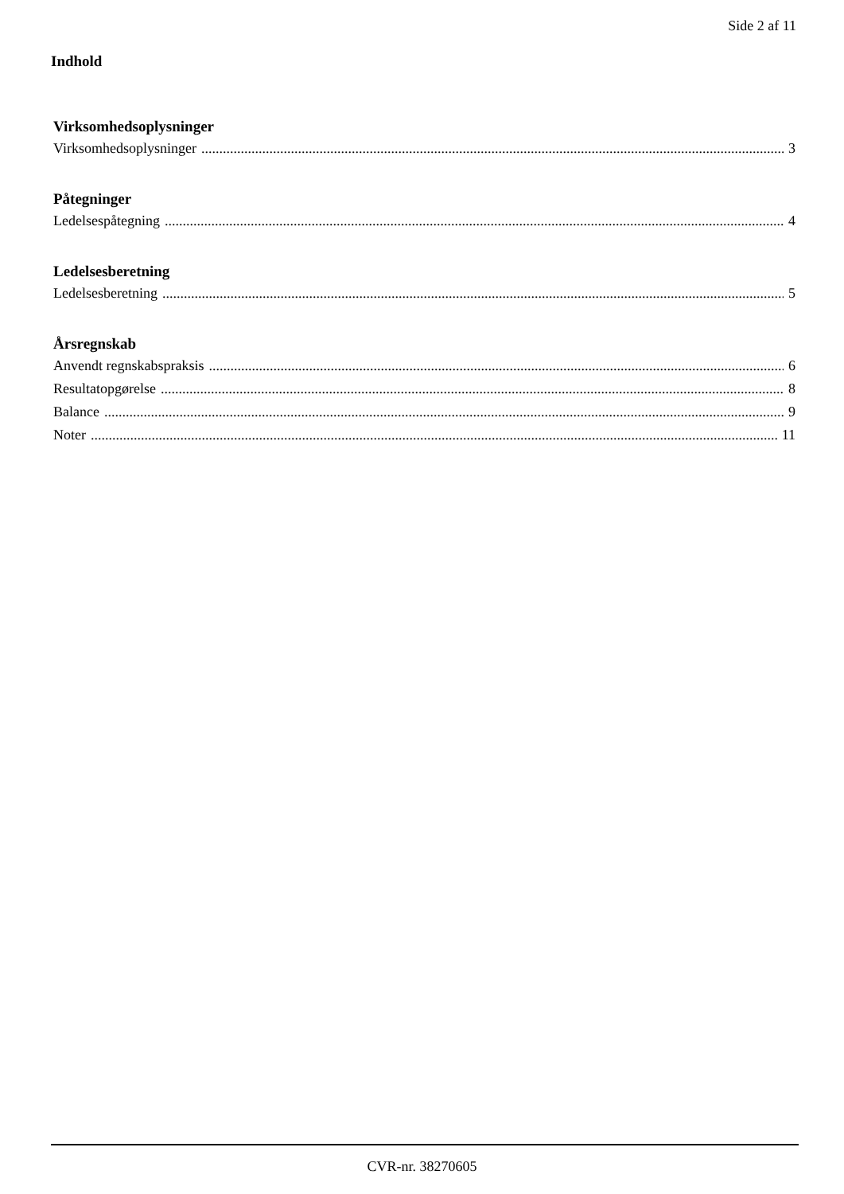Side 2 af 11
Indhold
Virksomhedsoplysninger
Virksomhedsoplysninger 3
Påtegninger
Ledelsespåtegning 4
Ledelsesberetning
Ledelsesberetning 5
Årsregnskab
Anvendt regnskabspraksis 6
Resultatopgørelse 8
Balance 9
Noter 11
CVR-nr. 38270605